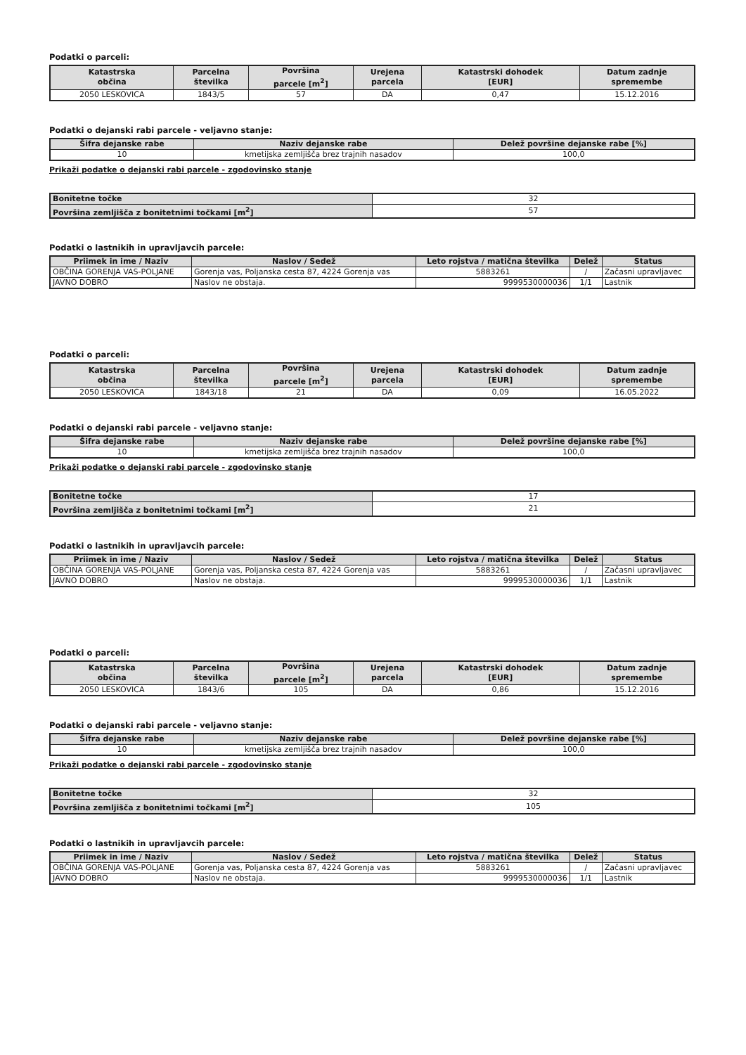Podatki o parceli:
| Katastrska občina | Parcelna številka | Površina parcele [m<sup>2</sup>] | Urejena parcela | Katastrski dohodek [EUR] | Datum zadnje spremembe |
| --- | --- | --- | --- | --- | --- |
| 2050 LESKOVICA | 1843/5 | 57 | DA | 0,47 | 15.12.2016 |
Podatki o dejanski rabi parcele - veljavno stanje:
| Šifra dejanske rabe | Naziv dejanske rabe | Delež površine dejanske rabe [%] |
| --- | --- | --- |
| 10 | kmetijska zemljišča brez trajnih nasadov | 100,0 |
Prikaži podatke o dejanski rabi parcele - zgodovinsko stanje
| Bonitetne točke | 32 |
| Površina zemljišča z bonitetnimi točkami [m<sup>2</sup>] | 57 |
Podatki o lastnikih in upravljavcih parcele:
| Priimek in ime / Naziv | Naslov / Sedež | Leto rojstva / matična številka | Delež | Status |
| --- | --- | --- | --- | --- |
| OBČINA GORENJA VAS-POLJANE | Gorenja vas, Poljanska cesta 87, 4224 Gorenja vas | 5883261 | / | Začasni upravljavec |
| JAVNO DOBRO | Naslov ne obstaja. | 9999530000036 | 1/1 | Lastnik |
Podatki o parceli:
| Katastrska občina | Parcelna številka | Površina parcele [m<sup>2</sup>] | Urejena parcela | Katastrski dohodek [EUR] | Datum zadnje spremembe |
| --- | --- | --- | --- | --- | --- |
| 2050 LESKOVICA | 1843/18 | 21 | DA | 0,09 | 16.05.2022 |
Podatki o dejanski rabi parcele - veljavno stanje:
| Šifra dejanske rabe | Naziv dejanske rabe | Delež površine dejanske rabe [%] |
| --- | --- | --- |
| 10 | kmetijska zemljišča brez trajnih nasadov | 100,0 |
Prikaži podatke o dejanski rabi parcele - zgodovinsko stanje
| Bonitetne točke | 17 |
| Površina zemljišča z bonitetnimi točkami [m<sup>2</sup>] | 21 |
Podatki o lastnikih in upravljavcih parcele:
| Priimek in ime / Naziv | Naslov / Sedež | Leto rojstva / matična številka | Delež | Status |
| --- | --- | --- | --- | --- |
| OBČINA GORENJA VAS-POLJANE | Gorenja vas, Poljanska cesta 87, 4224 Gorenja vas | 5883261 | / | Začasni upravljavec |
| JAVNO DOBRO | Naslov ne obstaja. | 9999530000036 | 1/1 | Lastnik |
Podatki o parceli:
| Katastrska občina | Parcelna številka | Površina parcele [m<sup>2</sup>] | Urejena parcela | Katastrski dohodek [EUR] | Datum zadnje spremembe |
| --- | --- | --- | --- | --- | --- |
| 2050 LESKOVICA | 1843/6 | 105 | DA | 0,86 | 15.12.2016 |
Podatki o dejanski rabi parcele - veljavno stanje:
| Šifra dejanske rabe | Naziv dejanske rabe | Delež površine dejanske rabe [%] |
| --- | --- | --- |
| 10 | kmetijska zemljišča brez trajnih nasadov | 100,0 |
Prikaži podatke o dejanski rabi parcele - zgodovinsko stanje
| Bonitetne točke | 32 |
| Površina zemljišča z bonitetnimi točkami [m<sup>2</sup>] | 105 |
Podatki o lastnikih in upravljavcih parcele:
| Priimek in ime / Naziv | Naslov / Sedež | Leto rojstva / matična številka | Delež | Status |
| --- | --- | --- | --- | --- |
| OBČINA GORENJA VAS-POLJANE | Gorenja vas, Poljanska cesta 87, 4224 Gorenja vas | 5883261 | / | Začasni upravljavec |
| JAVNO DOBRO | Naslov ne obstaja. | 9999530000036 | 1/1 | Lastnik |